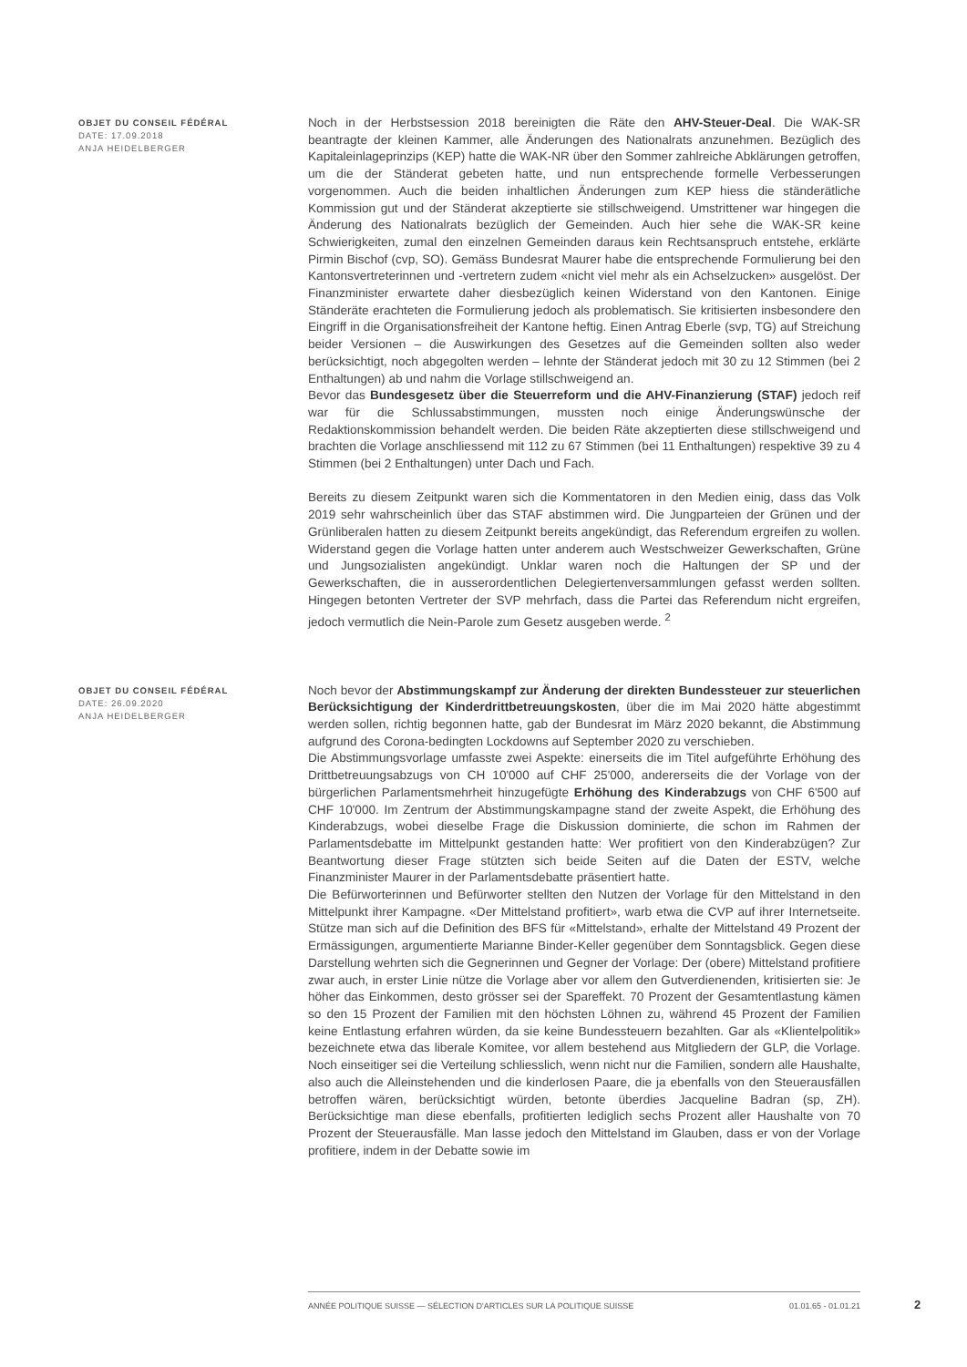OBJET DU CONSEIL FÉDÉRAL
DATE: 17.09.2018
ANJA HEIDELBERGER
Noch in der Herbstsession 2018 bereinigten die Räte den AHV-Steuer-Deal. Die WAK-SR beantragte der kleinen Kammer, alle Änderungen des Nationalrats anzunehmen. Bezüglich des Kapitaleinlageprinzips (KEP) hatte die WAK-NR über den Sommer zahlreiche Abklärungen getroffen, um die der Ständerat gebeten hatte, und nun entsprechende formelle Verbesserungen vorgenommen. Auch die beiden inhaltlichen Änderungen zum KEP hiess die ständerätliche Kommission gut und der Ständerat akzeptierte sie stillschweigend. Umstrittener war hingegen die Änderung des Nationalrats bezüglich der Gemeinden. Auch hier sehe die WAK-SR keine Schwierigkeiten, zumal den einzelnen Gemeinden daraus kein Rechtsanspruch entstehe, erklärte Pirmin Bischof (cvp, SO). Gemäss Bundesrat Maurer habe die entsprechende Formulierung bei den Kantonsvertreterinnen und -vertretern zudem «nicht viel mehr als ein Achselzucken» ausgelöst. Der Finanzminister erwartete daher diesbezüglich keinen Widerstand von den Kantonen. Einige Ständeräte erachteten die Formulierung jedoch als problematisch. Sie kritisierten insbesondere den Eingriff in die Organisationsfreiheit der Kantone heftig. Einen Antrag Eberle (svp, TG) auf Streichung beider Versionen – die Auswirkungen des Gesetzes auf die Gemeinden sollten also weder berücksichtigt, noch abgegolten werden – lehnte der Ständerat jedoch mit 30 zu 12 Stimmen (bei 2 Enthaltungen) ab und nahm die Vorlage stillschweigend an.
Bevor das Bundesgesetz über die Steuerreform und die AHV-Finanzierung (STAF) jedoch reif war für die Schlussabstimmungen, mussten noch einige Änderungswünsche der Redaktionskommission behandelt werden. Die beiden Räte akzeptierten diese stillschweigend und brachten die Vorlage anschliessend mit 112 zu 67 Stimmen (bei 11 Enthaltungen) respektive 39 zu 4 Stimmen (bei 2 Enthaltungen) unter Dach und Fach.
Bereits zu diesem Zeitpunkt waren sich die Kommentatoren in den Medien einig, dass das Volk 2019 sehr wahrscheinlich über das STAF abstimmen wird. Die Jungparteien der Grünen und der Grünliberalen hatten zu diesem Zeitpunkt bereits angekündigt, das Referendum ergreifen zu wollen. Widerstand gegen die Vorlage hatten unter anderem auch Westschweizer Gewerkschaften, Grüne und Jungsozialisten angekündigt. Unklar waren noch die Haltungen der SP und der Gewerkschaften, die in ausserordentlichen Delegiertenversammlungen gefasst werden sollten. Hingegen betonten Vertreter der SVP mehrfach, dass die Partei das Referendum nicht ergreifen, jedoch vermutlich die Nein-Parole zum Gesetz ausgeben werde. <sup>2</sup>
OBJET DU CONSEIL FÉDÉRAL
DATE: 26.09.2020
ANJA HEIDELBERGER
Noch bevor der Abstimmungskampf zur Änderung der direkten Bundessteuer zur steuerlichen Berücksichtigung der Kinderdrittbetreuungskosten, über die im Mai 2020 hätte abgestimmt werden sollen, richtig begonnen hatte, gab der Bundesrat im März 2020 bekannt, die Abstimmung aufgrund des Corona-bedingten Lockdowns auf September 2020 zu verschieben.
Die Abstimmungsvorlage umfasste zwei Aspekte: einerseits die im Titel aufgeführte Erhöhung des Drittbetreuungsabzugs von CH 10'000 auf CHF 25'000, andererseits die der Vorlage von der bürgerlichen Parlamentsmehrheit hinzugefügte Erhöhung des Kinderabzugs von CHF 6'500 auf CHF 10'000. Im Zentrum der Abstimmungskampagne stand der zweite Aspekt, die Erhöhung des Kinderabzugs, wobei dieselbe Frage die Diskussion dominierte, die schon im Rahmen der Parlamentsdebatte im Mittelpunkt gestanden hatte: Wer profitiert von den Kinderabzügen? Zur Beantwortung dieser Frage stützten sich beide Seiten auf die Daten der ESTV, welche Finanzminister Maurer in der Parlamentsdebatte präsentiert hatte.
Die Befürworterinnen und Befürworter stellten den Nutzen der Vorlage für den Mittelstand in den Mittelpunkt ihrer Kampagne. «Der Mittelstand profitiert», warb etwa die CVP auf ihrer Internetseite. Stütze man sich auf die Definition des BFS für «Mittelstand», erhalte der Mittelstand 49 Prozent der Ermässigungen, argumentierte Marianne Binder-Keller gegenüber dem Sonntagsblick. Gegen diese Darstellung wehrten sich die Gegnerinnen und Gegner der Vorlage: Der (obere) Mittelstand profitiere zwar auch, in erster Linie nütze die Vorlage aber vor allem den Gutverdienenden, kritisierten sie: Je höher das Einkommen, desto grösser sei der Spareffekt. 70 Prozent der Gesamtentlastung kämen so den 15 Prozent der Familien mit den höchsten Löhnen zu, während 45 Prozent der Familien keine Entlastung erfahren würden, da sie keine Bundessteuern bezahlten. Gar als «Klientelpolitik» bezeichnete etwa das liberale Komitee, vor allem bestehend aus Mitgliedern der GLP, die Vorlage. Noch einseitiger sei die Verteilung schliesslich, wenn nicht nur die Familien, sondern alle Haushalte, also auch die Alleinstehenden und die kinderlosen Paare, die ja ebenfalls von den Steuerausfällen betroffen wären, berücksichtigt würden, betonte überdies Jacqueline Badran (sp, ZH). Berücksichtige man diese ebenfalls, profitierten lediglich sechs Prozent aller Haushalte von 70 Prozent der Steuerausfälle. Man lasse jedoch den Mittelstand im Glauben, dass er von der Vorlage profitiere, indem in der Debatte sowie im
ANNÉE POLITIQUE SUISSE — SÉLECTION D'ARTICLES SUR LA POLITIQUE SUISSE 01.01.65 - 01.01.21
2